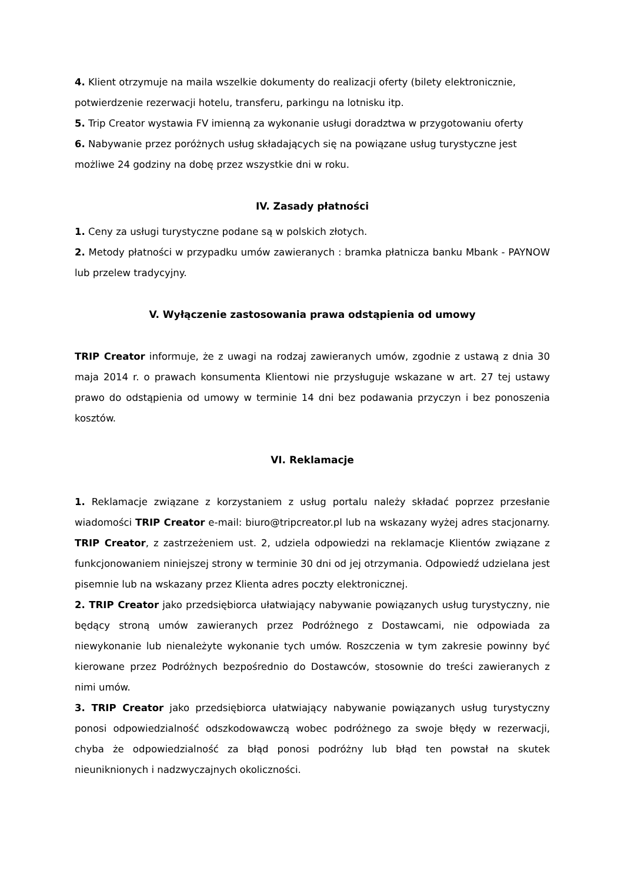4. Klient otrzymuje na maila wszelkie dokumenty do realizacji oferty (bilety elektronicznie, potwierdzenie rezerwacji hotelu, transferu, parkingu na lotnisku itp.
5. Trip Creator wystawia FV imienną za wykonanie usługi doradztwa w przygotowaniu oferty
6. Nabywanie przez poróżnych usług składających się na powiązane usług turystyczne jest możliwe 24 godziny na dobę przez wszystkie dni w roku.
IV. Zasady płatności
1. Ceny za usługi turystyczne podane są w polskich złotych.
2. Metody płatności w przypadku umów zawieranych : bramka płatnicza banku Mbank - PAYNOW lub przelew tradycyjny.
V. Wyłączenie zastosowania prawa odstąpienia od umowy
TRIP Creator informuje, że z uwagi na rodzaj zawieranych umów, zgodnie z ustawą z dnia 30 maja 2014 r. o prawach konsumenta Klientowi nie przysługuje wskazane w art. 27 tej ustawy prawo do odstąpienia od umowy w terminie 14 dni bez podawania przyczyn i bez ponoszenia kosztów.
VI. Reklamacje
1. Reklamacje związane z korzystaniem z usług portalu należy składać poprzez przesłanie wiadomości TRIP Creator e-mail: biuro@tripcreator.pl lub na wskazany wyżej adres stacjonarny. TRIP Creator, z zastrzeżeniem ust. 2, udziela odpowiedzi na reklamacje Klientów związane z funkcjonowaniem niniejszej strony w terminie 30 dni od jej otrzymania. Odpowiedź udzielana jest pisemnie lub na wskazany przez Klienta adres poczty elektronicznej.
2. TRIP Creator jako przedsiębiorca ułatwiający nabywanie powiązanych usług turystyczny, nie będący stroną umów zawieranych przez Podróżnego z Dostawcami, nie odpowiada za niewykonanie lub nienależyte wykonanie tych umów. Roszczenia w tym zakresie powinny być kierowane przez Podróżnych bezpośrednio do Dostawców, stosownie do treści zawieranych z nimi umów.
3. TRIP Creator jako przedsiębiorca ułatwiający nabywanie powiązanych usług turystyczny ponosi odpowiedzialność odszkodowawczą wobec podróżnego za swoje błędy w rezerwacji, chyba że odpowiedzialność za błąd ponosi podróżny lub błąd ten powstał na skutek nieuniknionych i nadzwyczajnych okoliczności.